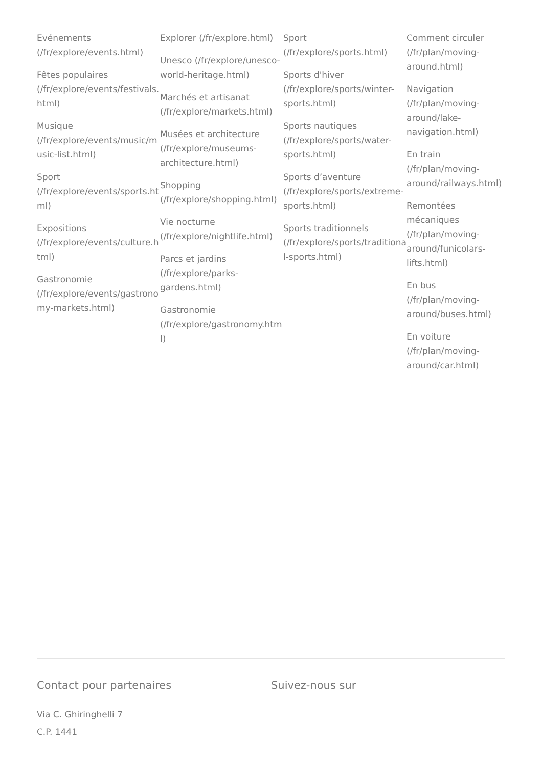Evénements (/fr/explore/events.html)
Fêtes populaires (/fr/explore/events/festivals.html)
Musique (/fr/explore/events/music/music-list.html)
Sport (/fr/explore/events/sports.html)
Expositions (/fr/explore/events/culture.html)
Gastronomie (/fr/explore/events/gastronomy-markets.html)
Explorer (/fr/explore.html)
Unesco (/fr/explore/unesco-world-heritage.html)
Marchés et artisanat (/fr/explore/markets.html)
Musées et architecture (/fr/explore/museums-architecture.html)
Shopping (/fr/explore/shopping.html)
Vie nocturne (/fr/explore/nightlife.html)
Parcs et jardins (/fr/explore/parks-gardens.html)
Gastronomie (/fr/explore/gastronomy.html)
Sport (/fr/explore/sports.html)
Sports d'hiver (/fr/explore/sports/winter-sports.html)
Sports nautiques (/fr/explore/sports/water-sports.html)
Sports d’aventure (/fr/explore/sports/extreme-sports.html)
Sports traditionnels (/fr/explore/sports/traditional-sports.html)
Comment circuler (/fr/plan/moving-around.html)
Navigation (/fr/plan/moving-around/lake-navigation.html)
En train (/fr/plan/moving-around/railways.html)
Remontées mécaniques (/fr/plan/moving-around/funicolars-lifts.html)
En bus (/fr/plan/moving-around/buses.html)
En voiture (/fr/plan/moving-around/car.html)
Contact pour partenaires
Via C. Ghiringhelli 7
C.P. 1441
Suivez-nous sur